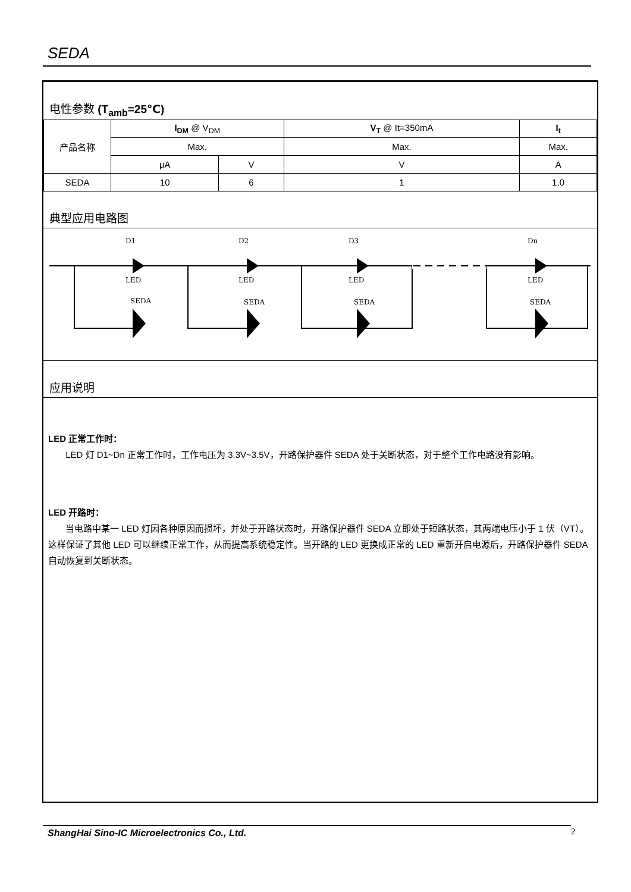SEDA
电性参数 (T<sub>amb</sub>=25℃)
| 产品名称 | I<sub>DM</sub> @ V<sub>DM</sub> | | V<sub>T</sub> @ It=350mA | I<sub>t</sub> |
| | Max. | | Max. | Max. |
| | μA | V | V | A |
| SEDA | 10 | 6 | 1 | 1.0 |
典型应用电路图
D1
D2
D3
Dn
LED
LED
LED
LED
SEDA
SEDA
SEDA
SEDA
应用说明
LED 正常工作时：
LED 灯 D1~Dn 正常工作时，工作电压为 3.3V~3.5V，开路保护器件 SEDA 处于关断状态，对于整个工作电路没有影响。
LED 开路时：
当电路中某一 LED 灯因各种原因而损坏，并处于开路状态时，开路保护器件 SEDA 立即处于短路状态，其两端电压小于 1 伏（VT）。这样保证了其他 LED 可以继续正常工作，从而提高系统稳定性。当开路的 LED 更换成正常的 LED 重新开启电源后，开路保护器件 SEDA 自动恢复到关断状态。
ShangHai Sino-IC Microelectronics Co., Ltd.
2